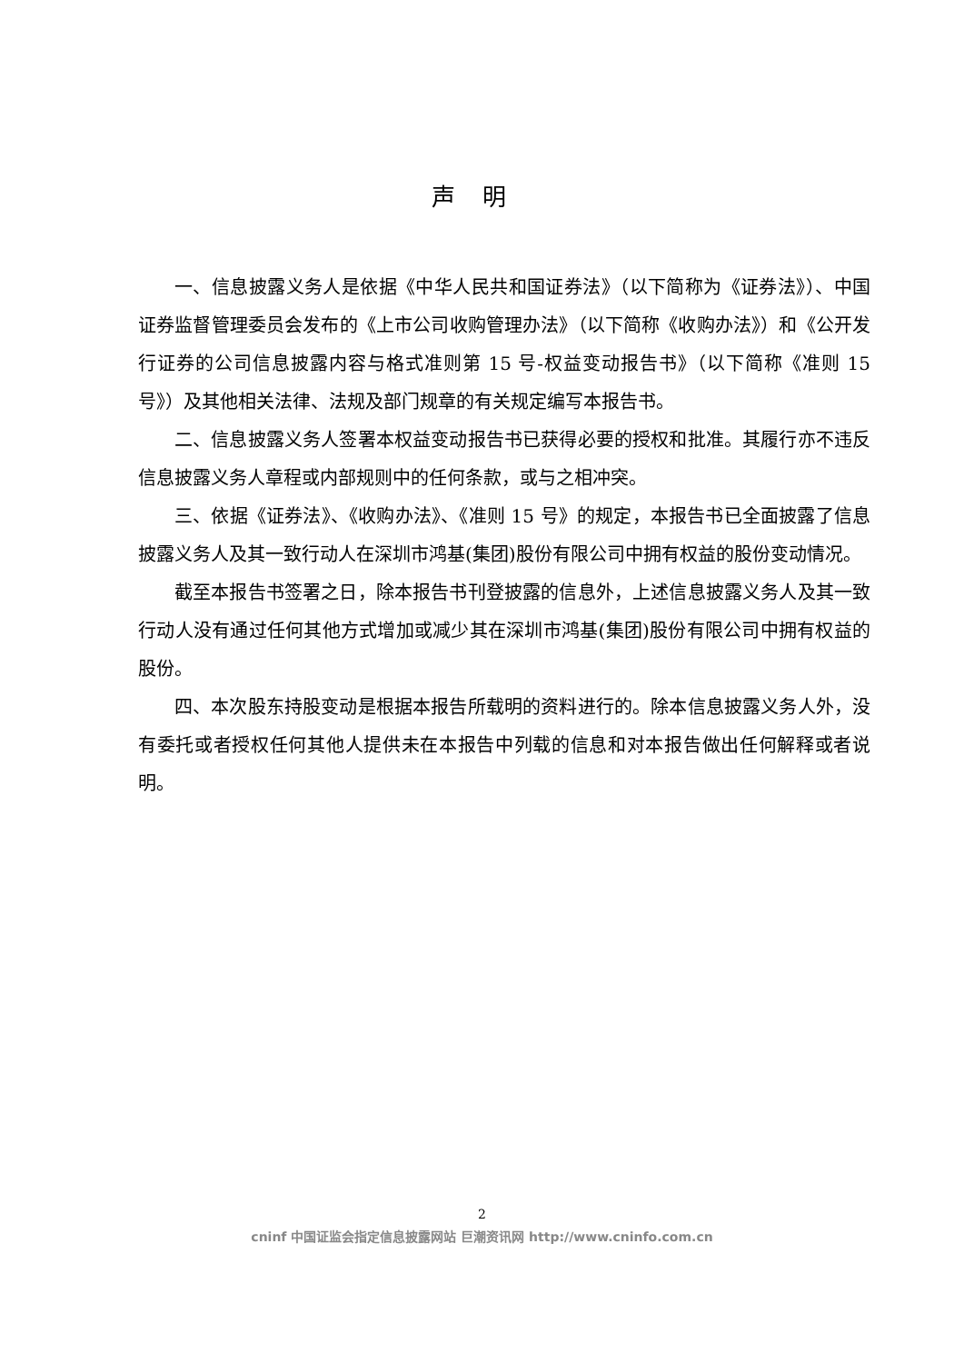声明
一、信息披露义务人是依据《中华人民共和国证券法》（以下简称为《证券法》）、中国证券监督管理委员会发布的《上市公司收购管理办法》（以下简称《收购办法》）和《公开发行证券的公司信息披露内容与格式准则第 15 号-权益变动报告书》（以下简称《准则 15 号》）及其他相关法律、法规及部门规章的有关规定编写本报告书。
二、信息披露义务人签署本权益变动报告书已获得必要的授权和批准。其履行亦不违反信息披露义务人章程或内部规则中的任何条款，或与之相冲突。
三、依据《证券法》、《收购办法》、《准则 15 号》的规定，本报告书已全面披露了信息披露义务人及其一致行动人在深圳市鸿基(集团)股份有限公司中拥有权益的股份变动情况。
截至本报告书签署之日，除本报告书刊登披露的信息外，上述信息披露义务人及其一致行动人没有通过任何其他方式增加或减少其在深圳市鸿基(集团)股份有限公司中拥有权益的股份。
四、本次股东持股变动是根据本报告所载明的资料进行的。除本信息披露义务人外，没有委托或者授权任何其他人提供未在本报告中列载的信息和对本报告做出任何解释或者说明。
2
cninf 中国证监会指定信息披露网站 巨潮资讯网 http://www.cninfo.com.cn